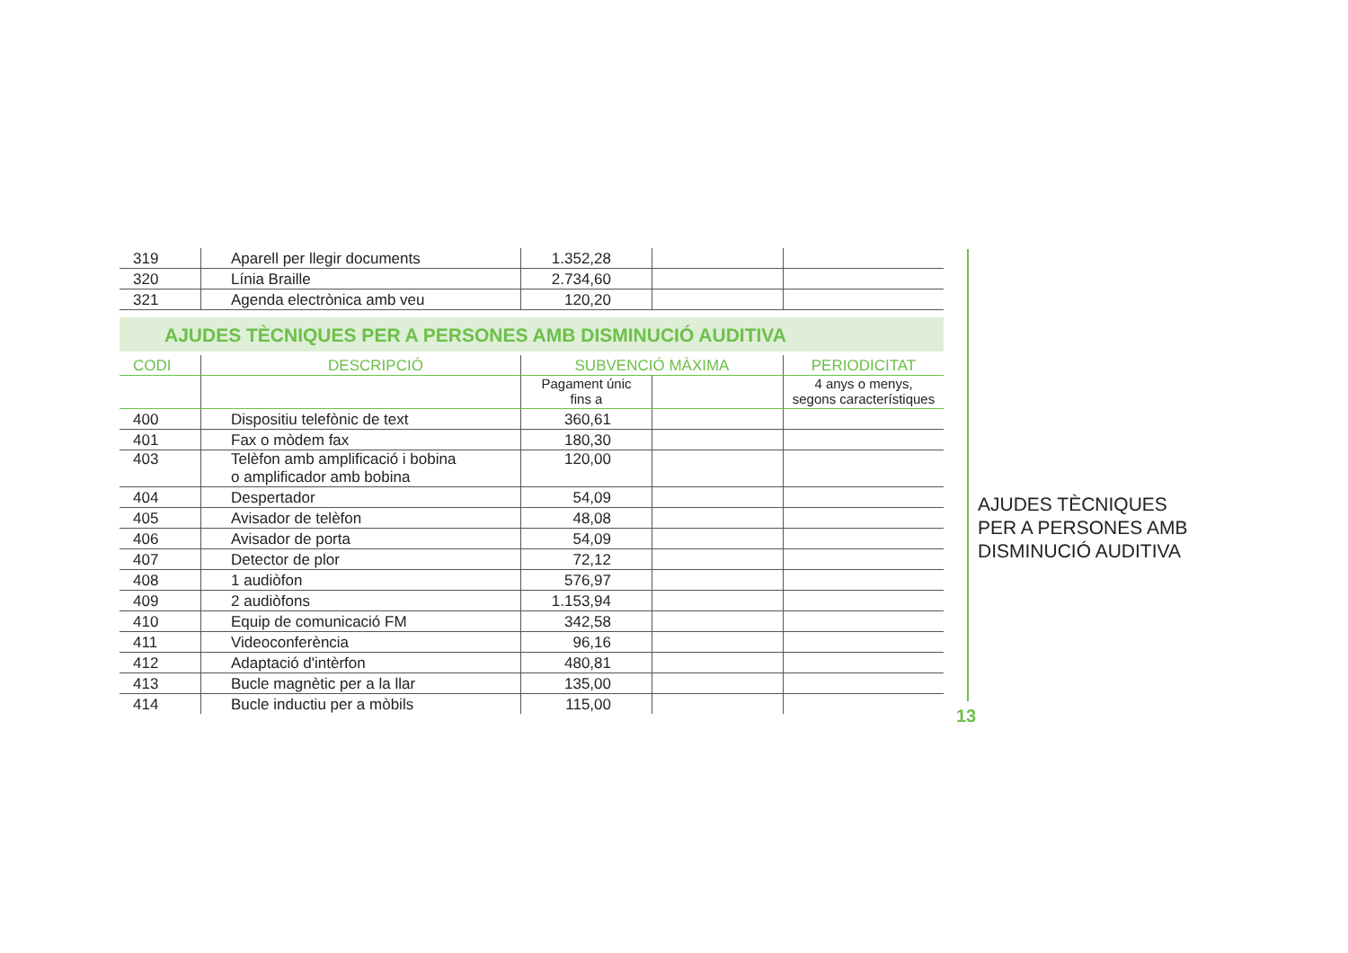| 319 | Aparell per llegir documents | 1.352,28 | | |
| 320 | Línia Braille | 2.734,60 | | |
| 321 | Agenda electrònica amb veu | 120,20 | | |
AJUDES TÈCNIQUES PER A PERSONES AMB DISMINUCIÓ AUDITIVA
| CODI | DESCRIPCIÓ | SUBVENCIÓ MÀXIMA | | PERIODICITAT |
| --- | --- | --- | --- | --- |
| | | Pagament únic fins a | | 4 anys o menys, segons característiques |
| 400 | Dispositiu telefònic de text | 360,61 | | |
| 401 | Fax o mòdem fax | 180,30 | | |
| 403 | Telèfon amb amplificació i bobina o amplificador amb bobina | 120,00 | | |
| 404 | Despertador | 54,09 | | |
| 405 | Avisador de telèfon | 48,08 | | |
| 406 | Avisador de porta | 54,09 | | |
| 407 | Detector de plor | 72,12 | | |
| 408 | 1 audiòfon | 576,97 | | |
| 409 | 2 audiòfons | 1.153,94 | | |
| 410 | Equip de comunicació FM | 342,58 | | |
| 411 | Videoconferència | 96,16 | | |
| 412 | Adaptació d'intèrfon | 480,81 | | |
| 413 | Bucle magnètic per a la llar | 135,00 | | |
| 414 | Bucle inductiu per a mòbils | 115,00 | | |
AJUDES TÈCNIQUES
PER A PERSONES AMB
DISMINUCIÓ AUDITIVA
13